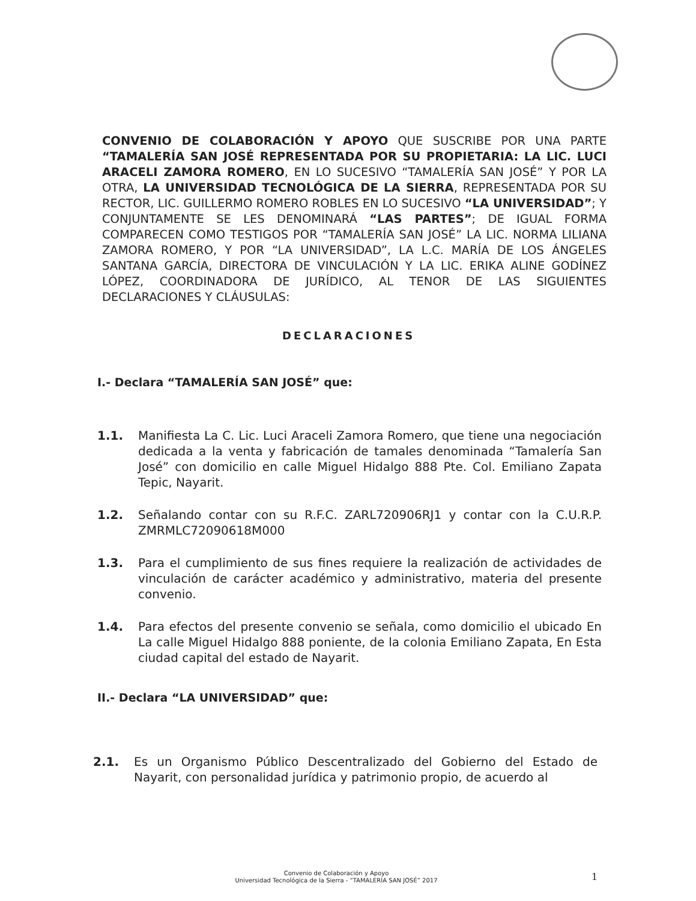CONVENIO DE COLABORACIÓN Y APOYO QUE SUSCRIBE POR UNA PARTE “TAMALERÍA SAN JOSÉ REPRESENTADA POR SU PROPIETARIA: LA LIC. LUCI ARACELI ZAMORA ROMERO, EN LO SUCESIVO “TAMALERÍA SAN JOSÉ” Y POR LA OTRA, LA UNIVERSIDAD TECNOLÓGICA DE LA SIERRA, REPRESENTADA POR SU RECTOR, LIC. GUILLERMO ROMERO ROBLES EN LO SUCESIVO “LA UNIVERSIDAD”; Y CONJUNTAMENTE SE LES DENOMINARÁ “LAS PARTES”; DE IGUAL FORMA COMPARECEN COMO TESTIGOS POR “TAMALERÍA SAN JOSÉ” LA LIC. NORMA LILIANA ZAMORA ROMERO, Y POR “LA UNIVERSIDAD”, LA L.C. MARÍA DE LOS ÁNGELES SANTANA GARCÍA, DIRECTORA DE VINCULACIÓN Y LA LIC. ERIKA ALINE GODÍNEZ LÓPEZ, COORDINADORA DE JURÍDICO, AL TENOR DE LAS SIGUIENTES DECLARACIONES Y CLÁUSULAS:
DECLARACIONES
I.- Declara “TAMALERÍA SAN JOSÉ” que:
1.1. Manifiesta La C. Lic. Luci Araceli Zamora Romero, que tiene una negociación dedicada a la venta y fabricación de tamales denominada “Tamalería San José” con domicilio en calle Miguel Hidalgo 888 Pte. Col. Emiliano Zapata Tepic, Nayarit.
1.2. Señalando contar con su R.F.C. ZARL720906RJ1 y contar con la C.U.R.P. ZMRMLC72090618M000
1.3. Para el cumplimiento de sus fines requiere la realización de actividades de vinculación de carácter académico y administrativo, materia del presente convenio.
1.4. Para efectos del presente convenio se señala, como domicilio el ubicado En La calle Miguel Hidalgo 888 poniente, de la colonia Emiliano Zapata, En Esta ciudad capital del estado de Nayarit.
II.- Declara “LA UNIVERSIDAD” que:
2.1. Es un Organismo Público Descentralizado del Gobierno del Estado de Nayarit, con personalidad jurídica y patrimonio propio, de acuerdo al
Convenio de Colaboración y Apoyo
Universidad Tecnológica de la Sierra - “TAMALERÍA SAN JOSÉ” 2017
1